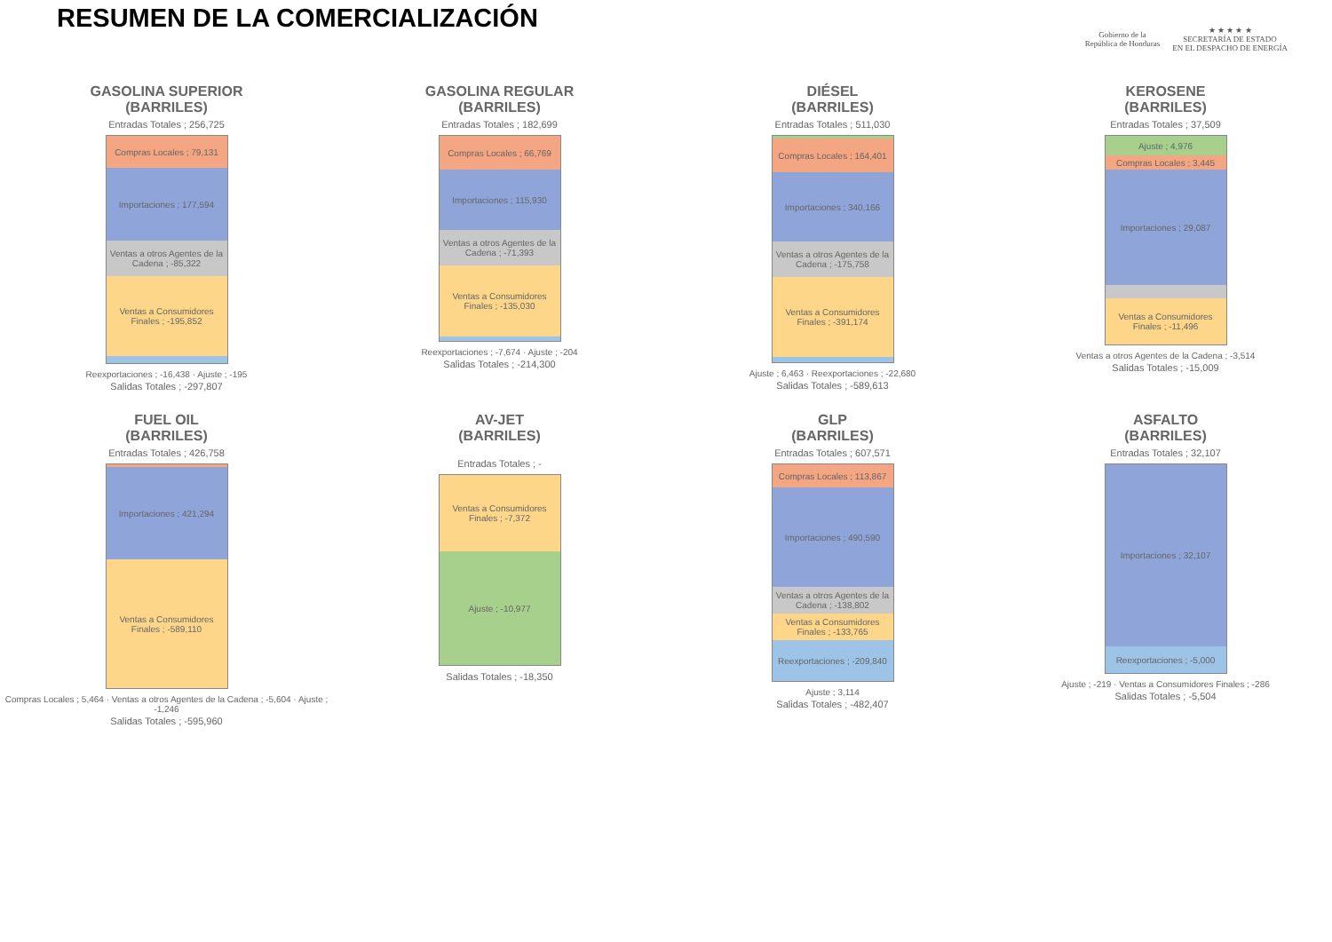RESUMEN DE LA COMERCIALIZACIÓN
Gobierno de la
República de Honduras
★ ★ ★ ★ ★
SECRETARÍA DE ESTADO
EN EL DESPACHO DE ENERGÍA
GASOLINA SUPERIOR
(BARRILES)
Entradas Totales ; 256,725
Compras Locales ; 79,131
Importaciones ; 177,594
Ventas a otros Agentes de la Cadena ; -85,322
Ventas a Consumidores Finales ; -195,852
Reexportaciones ; -16,438 · Ajuste ; -195
Salidas Totales ; -297,807
GASOLINA REGULAR
(BARRILES)
Entradas Totales ; 182,699
Compras Locales ; 66,769
Importaciones ; 115,930
Ventas a otros Agentes de la Cadena ; -71,393
Ventas a Consumidores Finales ; -135,030
Reexportaciones ; -7,674 · Ajuste ; -204
Salidas Totales ; -214,300
DIÉSEL
(BARRILES)
Entradas Totales ; 511,030
Compras Locales ; 164,401
Importaciones ; 340,166
Ventas a otros Agentes de la Cadena ; -175,758
Ventas a Consumidores Finales ; -391,174
Ajuste ; 6,463 · Reexportaciones ; -22,680
Salidas Totales ; -589,613
KEROSENE
(BARRILES)
Entradas Totales ; 37,509
Ajuste ; 4,976
Compras Locales ; 3,445
Importaciones ; 29,087
Ventas a Consumidores Finales ; -11,496
Ventas a otros Agentes de la Cadena ; -3,514
Salidas Totales ; -15,009
FUEL OIL
(BARRILES)
Entradas Totales ; 426,758
Importaciones ; 421,294
Ventas a Consumidores Finales ; -589,110
Compras Locales ; 5,464 · Ventas a otros Agentes de la Cadena ; -5,604 · Ajuste ; -1,246
Salidas Totales ; -595,960
AV-JET
(BARRILES)
Entradas Totales ; -
Ventas a Consumidores Finales ; -7,372
Ajuste ; -10,977
Salidas Totales ; -18,350
GLP
(BARRILES)
Entradas Totales ; 607,571
Compras Locales ; 113,867
Importaciones ; 490,590
Ventas a otros Agentes de la Cadena ; -138,802
Ventas a Consumidores Finales ; -133,765
Reexportaciones ; -209,840
Ajuste ; 3,114
Salidas Totales ; -482,407
ASFALTO
(BARRILES)
Entradas Totales ; 32,107
Importaciones ; 32,107
Reexportaciones ; -5,000
Ajuste ; -219 · Ventas a Consumidores Finales ; -286
Salidas Totales ; -5,504